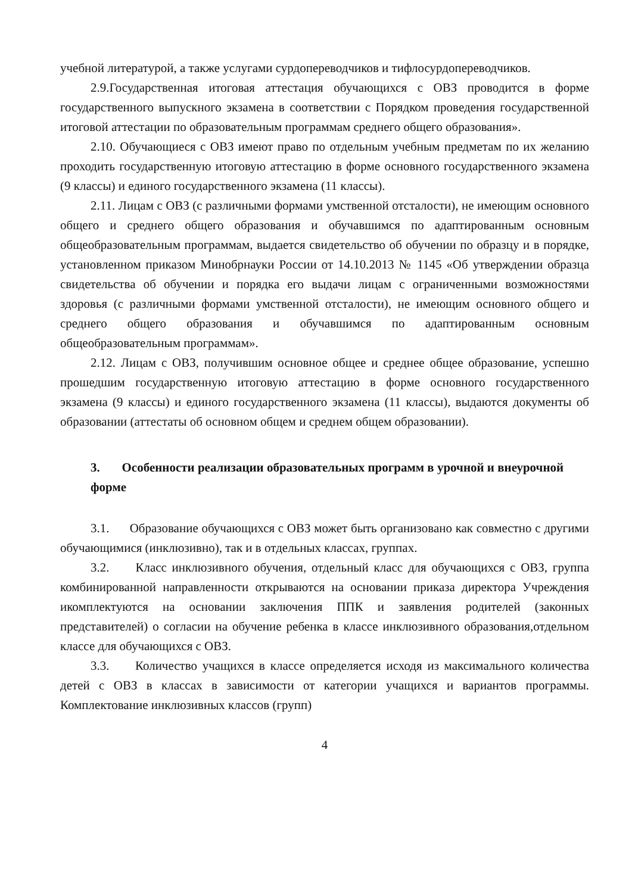учебной литературой, а также услугами сурдопереводчиков и тифлосурдопереводчиков.
2.9.Государственная итоговая аттестация обучающихся с ОВЗ проводится в форме государственного выпускного экзамена в соответствии с Порядком проведения государственной итоговой аттестации по образовательным программам среднего общего образования».
2.10. Обучающиеся с ОВЗ имеют право по отдельным учебным предметам по их желанию проходить государственную итоговую аттестацию в форме основного государственного экзамена (9 классы) и единого государственного экзамена (11 классы).
2.11. Лицам с ОВЗ (с различными формами умственной отсталости), не имеющим основного общего и среднего общего образования и обучавшимся по адаптированным основным общеобразовательным программам, выдается свидетельство об обучении по образцу и в порядке, установленном приказом Минобрнауки России от 14.10.2013 № 1145 «Об утверждении образца свидетельства об обучении и порядка его выдачи лицам с ограниченными возможностями здоровья (с различными формами умственной отсталости), не имеющим основного общего и среднего общего образования и обучавшимся по адаптированным основным общеобразовательным программам».
2.12. Лицам с ОВЗ, получившим основное общее и среднее общее образование, успешно прошедшим государственную итоговую аттестацию в форме основного государственного экзамена (9 классы) и единого государственного экзамена (11 классы), выдаются документы об образовании (аттестаты об основном общем и среднем общем образовании).
3. Особенности реализации образовательных программ в урочной и внеурочной форме
3.1. Образование обучающихся с ОВЗ может быть организовано как совместно с другими обучающимися (инклюзивно), так и в отдельных классах, группах.
3.2. Класс инклюзивного обучения, отдельный класс для обучающихся с ОВЗ, группа комбинированной направленности открываются на основании приказа директора Учреждения икомплектуются на основании заключения ППК и заявления родителей (законных представителей) о согласии на обучение ребенка в классе инклюзивного образования,отдельном классе для обучающихся с ОВЗ.
3.3. Количество учащихся в классе определяется исходя из максимального количества детей с ОВЗ в классах в зависимости от категории учащихся и вариантов программы. Комплектование инклюзивных классов (групп)
4